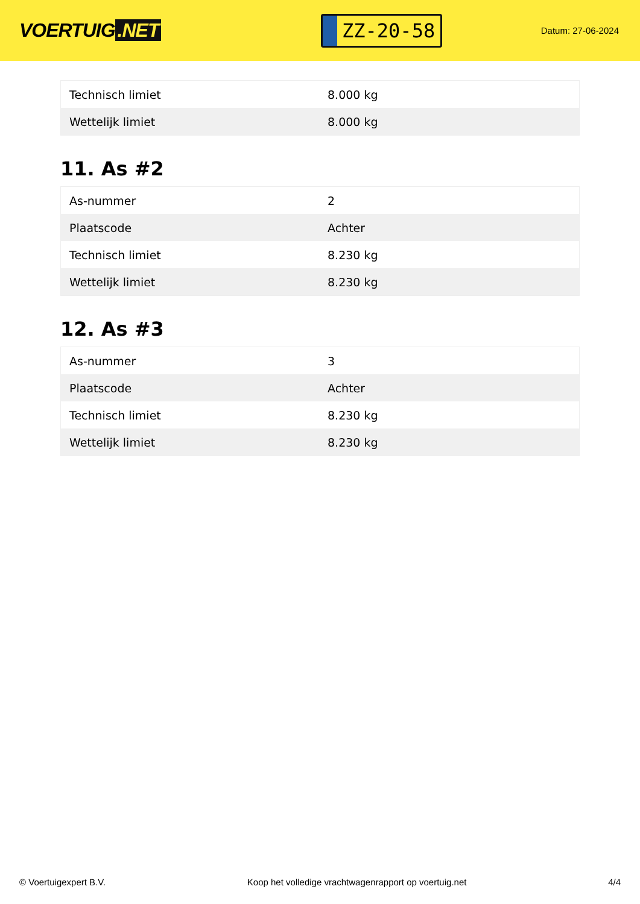VOERTUIG.NET
ZZ-20-58
Datum: 27-06-2024
| Technisch limiet | 8.000 kg |
| Wettelijk limiet | 8.000 kg |
11. As #2
| As-nummer | 2 |
| Plaatscode | Achter |
| Technisch limiet | 8.230 kg |
| Wettelijk limiet | 8.230 kg |
12. As #3
| As-nummer | 3 |
| Plaatscode | Achter |
| Technisch limiet | 8.230 kg |
| Wettelijk limiet | 8.230 kg |
© Voertuigexpert B.V. Koop het volledige vrachtwagenrapport op voertuig.net 4/4